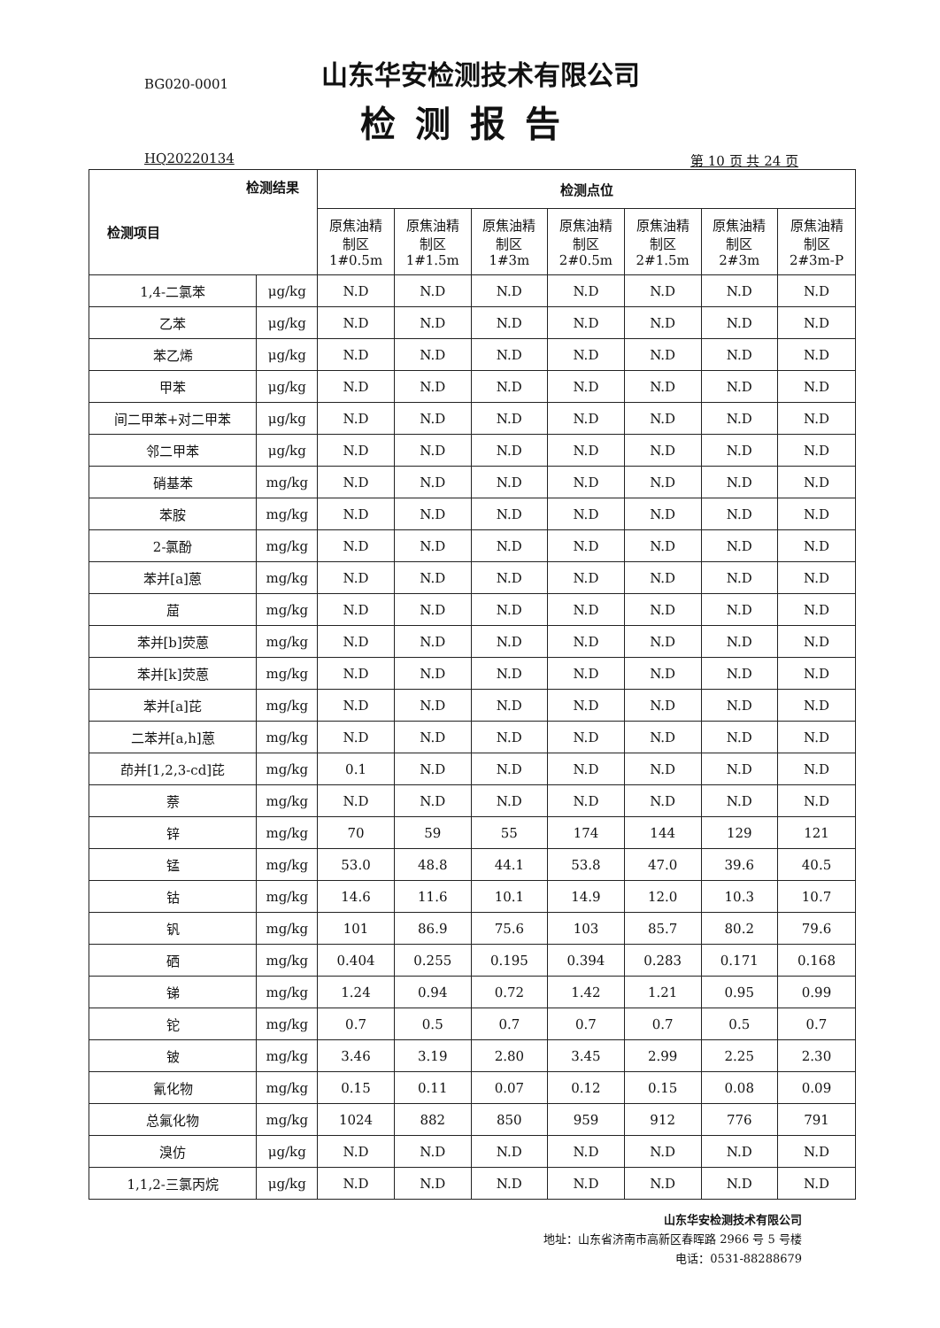BG020-0001
山东华安检测技术有限公司
检测报告
HQ20220134 第 10 页 共 24 页
| 检测结果 检测项目 | | 检测点位 | | | | | | |
| --- | --- | --- | --- | --- | --- | --- | --- | --- |
| | | 原焦油精 制区 1#0.5m | 原焦油精 制区 1#1.5m | 原焦油精 制区 1#3m | 原焦油精 制区 2#0.5m | 原焦油精 制区 2#1.5m | 原焦油精 制区 2#3m | 原焦油精 制区 2#3m-P |
| 1,4-二氯苯 | μg/kg | N.D | N.D | N.D | N.D | N.D | N.D | N.D |
| 乙苯 | μg/kg | N.D | N.D | N.D | N.D | N.D | N.D | N.D |
| 苯乙烯 | μg/kg | N.D | N.D | N.D | N.D | N.D | N.D | N.D |
| 甲苯 | μg/kg | N.D | N.D | N.D | N.D | N.D | N.D | N.D |
| 间二甲苯+对二甲苯 | μg/kg | N.D | N.D | N.D | N.D | N.D | N.D | N.D |
| 邻二甲苯 | μg/kg | N.D | N.D | N.D | N.D | N.D | N.D | N.D |
| 硝基苯 | mg/kg | N.D | N.D | N.D | N.D | N.D | N.D | N.D |
| 苯胺 | mg/kg | N.D | N.D | N.D | N.D | N.D | N.D | N.D |
| 2-氯酚 | mg/kg | N.D | N.D | N.D | N.D | N.D | N.D | N.D |
| 苯并[a]蒽 | mg/kg | N.D | N.D | N.D | N.D | N.D | N.D | N.D |
| 䓛 | mg/kg | N.D | N.D | N.D | N.D | N.D | N.D | N.D |
| 苯并[b]荧蒽 | mg/kg | N.D | N.D | N.D | N.D | N.D | N.D | N.D |
| 苯并[k]荧蒽 | mg/kg | N.D | N.D | N.D | N.D | N.D | N.D | N.D |
| 苯并[a]芘 | mg/kg | N.D | N.D | N.D | N.D | N.D | N.D | N.D |
| 二苯并[a,h]蒽 | mg/kg | N.D | N.D | N.D | N.D | N.D | N.D | N.D |
| 茚并[1,2,3-cd]芘 | mg/kg | 0.1 | N.D | N.D | N.D | N.D | N.D | N.D |
| 萘 | mg/kg | N.D | N.D | N.D | N.D | N.D | N.D | N.D |
| 锌 | mg/kg | 70 | 59 | 55 | 174 | 144 | 129 | 121 |
| 锰 | mg/kg | 53.0 | 48.8 | 44.1 | 53.8 | 47.0 | 39.6 | 40.5 |
| 钴 | mg/kg | 14.6 | 11.6 | 10.1 | 14.9 | 12.0 | 10.3 | 10.7 |
| 钒 | mg/kg | 101 | 86.9 | 75.6 | 103 | 85.7 | 80.2 | 79.6 |
| 硒 | mg/kg | 0.404 | 0.255 | 0.195 | 0.394 | 0.283 | 0.171 | 0.168 |
| 锑 | mg/kg | 1.24 | 0.94 | 0.72 | 1.42 | 1.21 | 0.95 | 0.99 |
| 铊 | mg/kg | 0.7 | 0.5 | 0.7 | 0.7 | 0.7 | 0.5 | 0.7 |
| 铍 | mg/kg | 3.46 | 3.19 | 2.80 | 3.45 | 2.99 | 2.25 | 2.30 |
| 氰化物 | mg/kg | 0.15 | 0.11 | 0.07 | 0.12 | 0.15 | 0.08 | 0.09 |
| 总氟化物 | mg/kg | 1024 | 882 | 850 | 959 | 912 | 776 | 791 |
| 溴仿 | μg/kg | N.D | N.D | N.D | N.D | N.D | N.D | N.D |
| 1,1,2-三氯丙烷 | μg/kg | N.D | N.D | N.D | N.D | N.D | N.D | N.D |
山东华安检测技术有限公司
地址：山东省济南市高新区春晖路 2966 号 5 号楼
电话：0531-88288679